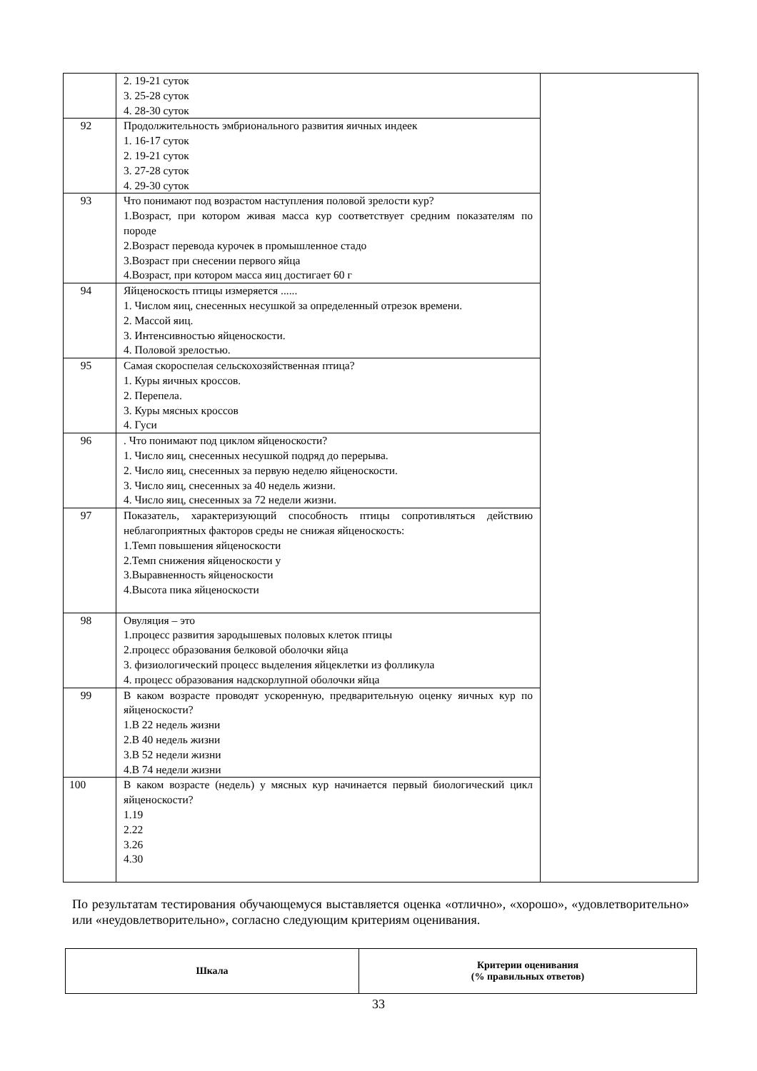| | 2. 19-21 суток 3. 25-28 суток 4. 28-30 суток | |
| 92 | Продолжительность эмбрионального развития яичных индеек 1. 16-17 суток 2. 19-21 суток 3. 27-28 суток 4. 29-30 суток | |
| 93 | Что понимают под возрастом наступления половой зрелости кур? 1.Возраст, при котором живая масса кур соответствует средним показателям по породе 2.Возраст перевода курочек в промышленное стадо 3.Возраст при снесении первого яйца 4.Возраст, при котором масса яиц достигает 60 г | |
| 94 | Яйценоскость птицы измеряется ...... 1. Числом яиц, снесенных несушкой за определенный отрезок времени. 2. Массой яиц. 3. Интенсивностью яйценоскости. 4. Половой зрелостью. | |
| 95 | Самая скороспелая сельскохозяйственная птица? 1. Куры яичных кроссов. 2. Перепела. 3. Куры мясных кроссов 4. Гуси | |
| 96 | . Что понимают под циклом яйценоскости? 1. Число яиц, снесенных несушкой подряд до перерыва. 2. Число яиц, снесенных за первую неделю яйценоскости. 3. Число яиц, снесенных за 40 недель жизни. 4. Число яиц, снесенных за 72 недели жизни. | |
| 97 | Показатель, характеризующий способность птицы сопротивляться действию неблагоприятных факторов среды не снижая яйценоскость: 1.Темп повышения яйценоскости 2.Темп снижения яйценоскости у 3.Выравненность яйценоскости 4.Высота пика яйценоскости | |
| 98 | Овуляция – это 1.процесс развития зародышевых половых клеток птицы 2.процесс образования белковой оболочки яйца 3. физиологический процесс выделения яйцеклетки из фолликула 4. процесс образования надскорлупной оболочки яйца | |
| 99 | В каком возрасте проводят ускоренную, предварительную оценку яичных кур по яйценоскости? 1.В 22 недель жизни 2.В 40 недель жизни 3.В 52 недели жизни 4.В 74 недели жизни | |
| 100 | В каком возрасте (недель) у мясных кур начинается первый биологический цикл яйценоскости? 1.19 2.22 3.26 4.30 | |
По результатам тестирования обучающемуся выставляется оценка «отлично», «хорошо», «удовлетворительно» или «неудовлетворительно», согласно следующим критериям оценивания.
| Шкала | Критерии оценивания (% правильных ответов) |
| --- | --- |
33